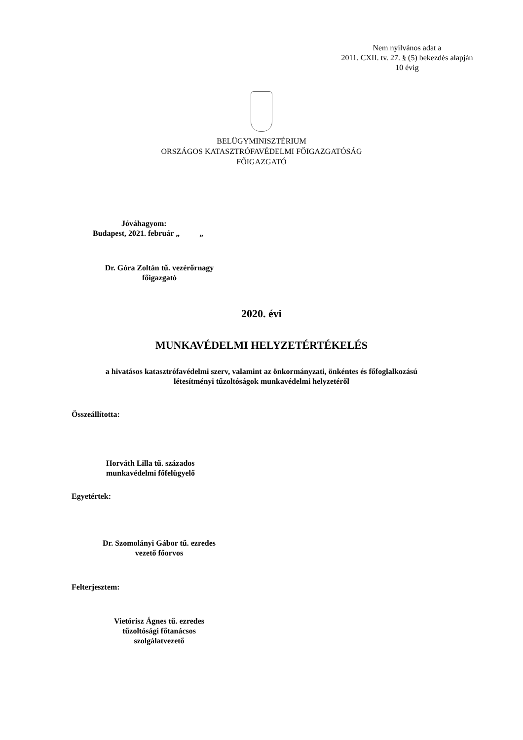Nem nyilvános adat a
2011. CXII. tv. 27. § (5) bekezdés alapján
10 évig
BELÜGYMINISZTÉRIUM
ORSZÁGOS KATASZTRÓFAVÉDELMI FŐIGAZGATÓSÁG
FŐIGAZGATÓ
Jóváhagyom:
Budapest, 2021. február „ „
Dr. Góra Zoltán tű. vezérőrnagy
főigazgató
2020. évi
MUNKAVÉDELMI HELYZETÉRTÉKELÉS
a hivatásos katasztrófavédelmi szerv, valamint az önkormányzati, önkéntes és főfoglalkozású
létesítményi tűzoltóságok munkavédelmi helyzetéről
Összeállította:
Horváth Lilla tű. százados
munkavédelmi főfelügyelő
Egyetértek:
Dr. Szomolányi Gábor tű. ezredes
vezető főorvos
Felterjesztem:
Vietórisz Ágnes tű. ezredes
tűzoltósági főtanácsos
szolgálatvezető